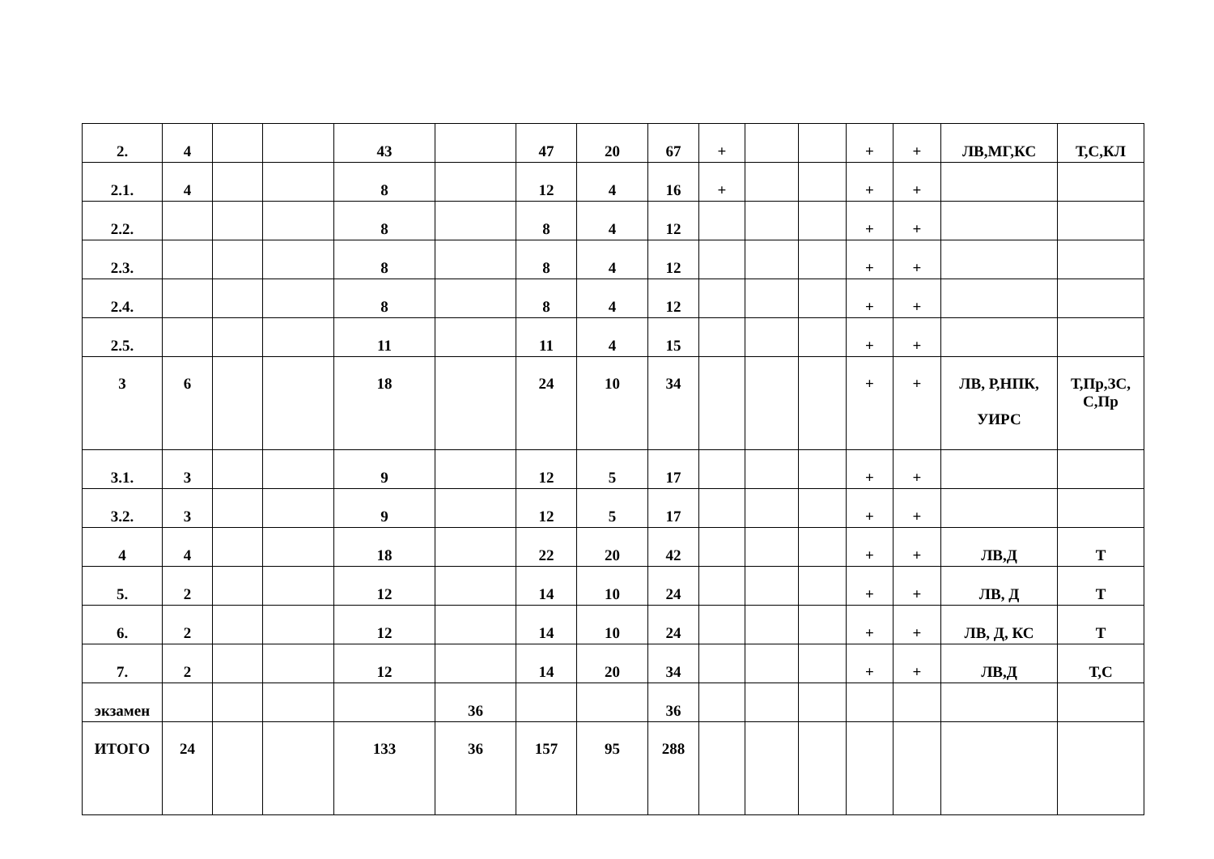| 2. | 4 | | | 43 | | 47 | 20 | 67 | + | | | + | + | ЛВ,МГ,КС | Т,С,КЛ |
| 2.1. | 4 | | | 8 | | 12 | 4 | 16 | + | | | + | + | | |
| 2.2. | | | | 8 | | 8 | 4 | 12 | | | | + | + | | |
| 2.3. | | | | 8 | | 8 | 4 | 12 | | | | + | + | | |
| 2.4. | | | | 8 | | 8 | 4 | 12 | | | | + | + | | |
| 2.5. | | | | 11 | | 11 | 4 | 15 | | | | + | + | | |
| 3 | 6 | | | 18 | | 24 | 10 | 34 | | | | + | + | ЛВ, Р,НПК, УИРС | Т,Пр,ЗС, С,Пр |
| 3.1. | 3 | | | 9 | | 12 | 5 | 17 | | | | + | + | | |
| 3.2. | 3 | | | 9 | | 12 | 5 | 17 | | | | + | + | | |
| 4 | 4 | | | 18 | | 22 | 20 | 42 | | | | + | + | ЛВ,Д | Т |
| 5. | 2 | | | 12 | | 14 | 10 | 24 | | | | + | + | ЛВ, Д | Т |
| 6. | 2 | | | 12 | | 14 | 10 | 24 | | | | + | + | ЛВ, Д, КС | Т |
| 7. | 2 | | | 12 | | 14 | 20 | 34 | | | | + | + | ЛВ,Д | Т,С |
| экзамен | | | | | 36 | | | 36 | | | | | | | |
| ИТОГО | 24 | | | 133 | 36 | 157 | 95 | 288 | | | | | | | |